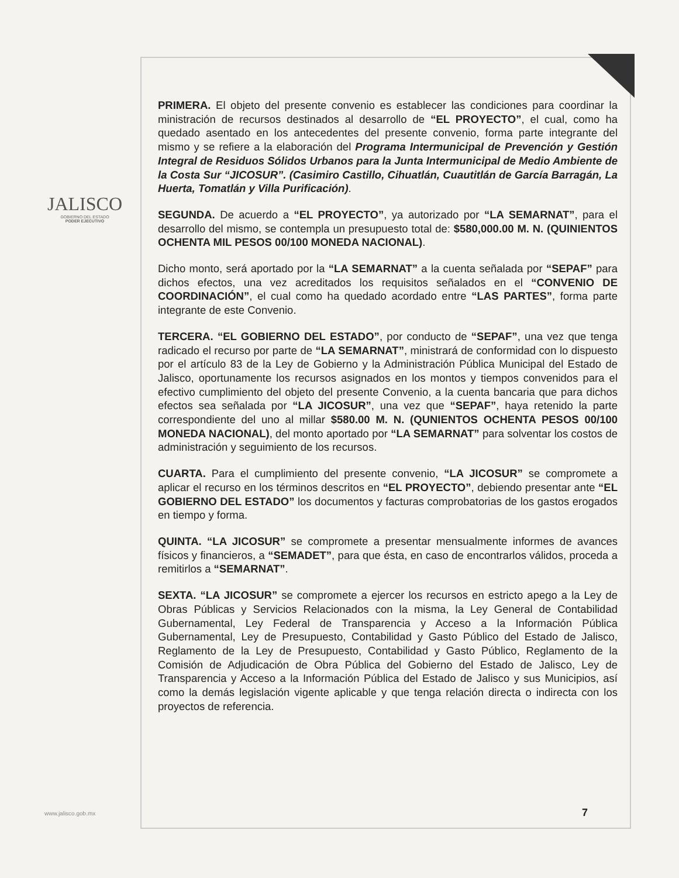JALISCO
GOBIERNO DEL ESTADO
PODER EJECUTIVO
PRIMERA. El objeto del presente convenio es establecer las condiciones para coordinar la ministración de recursos destinados al desarrollo de “EL PROYECTO”, el cual, como ha quedado asentado en los antecedentes del presente convenio, forma parte integrante del mismo y se refiere a la elaboración del Programa Intermunicipal de Prevención y Gestión Integral de Residuos Sólidos Urbanos para la Junta Intermunicipal de Medio Ambiente de la Costa Sur “JICOSUR”. (Casimiro Castillo, Cihuatlán, Cuautitlán de García Barragán, La Huerta, Tomatlán y Villa Purificación).
SEGUNDA. De acuerdo a “EL PROYECTO”, ya autorizado por “LA SEMARNAT”, para el desarrollo del mismo, se contempla un presupuesto total de: $580,000.00 M. N. (QUINIENTOS OCHENTA MIL PESOS 00/100 MONEDA NACIONAL).
Dicho monto, será aportado por la “LA SEMARNAT” a la cuenta señalada por “SEPAF” para dichos efectos, una vez acreditados los requisitos señalados en el “CONVENIO DE COORDINACIÓN”, el cual como ha quedado acordado entre “LAS PARTES”, forma parte integrante de este Convenio.
TERCERA. “EL GOBIERNO DEL ESTADO”, por conducto de “SEPAF”, una vez que tenga radicado el recurso por parte de “LA SEMARNAT”, ministrará de conformidad con lo dispuesto por el artículo 83 de la Ley de Gobierno y la Administración Pública Municipal del Estado de Jalisco, oportunamente los recursos asignados en los montos y tiempos convenidos para el efectivo cumplimiento del objeto del presente Convenio, a la cuenta bancaria que para dichos efectos sea señalada por “LA JICOSUR”, una vez que “SEPAF”, haya retenido la parte correspondiente del uno al millar $580.00 M. N. (QUNIENTOS OCHENTA PESOS 00/100 MONEDA NACIONAL), del monto aportado por “LA SEMARNAT” para solventar los costos de administración y seguimiento de los recursos.
CUARTA. Para el cumplimiento del presente convenio, “LA JICOSUR” se compromete a aplicar el recurso en los términos descritos en “EL PROYECTO”, debiendo presentar ante “EL GOBIERNO DEL ESTADO” los documentos y facturas comprobatorias de los gastos erogados en tiempo y forma.
QUINTA. “LA JICOSUR” se compromete a presentar mensualmente informes de avances físicos y financieros, a “SEMADET”, para que ésta, en caso de encontrarlos válidos, proceda a remitirlos a “SEMARNAT”.
SEXTA. “LA JICOSUR” se compromete a ejercer los recursos en estricto apego a la Ley de Obras Públicas y Servicios Relacionados con la misma, la Ley General de Contabilidad Gubernamental, Ley Federal de Transparencia y Acceso a la Información Pública Gubernamental, Ley de Presupuesto, Contabilidad y Gasto Público del Estado de Jalisco, Reglamento de la Ley de Presupuesto, Contabilidad y Gasto Público, Reglamento de la Comisión de Adjudicación de Obra Pública del Gobierno del Estado de Jalisco, Ley de Transparencia y Acceso a la Información Pública del Estado de Jalisco y sus Municipios, así como la demás legislación vigente aplicable y que tenga relación directa o indirecta con los proyectos de referencia.
www.jalisco.gob.mx 7